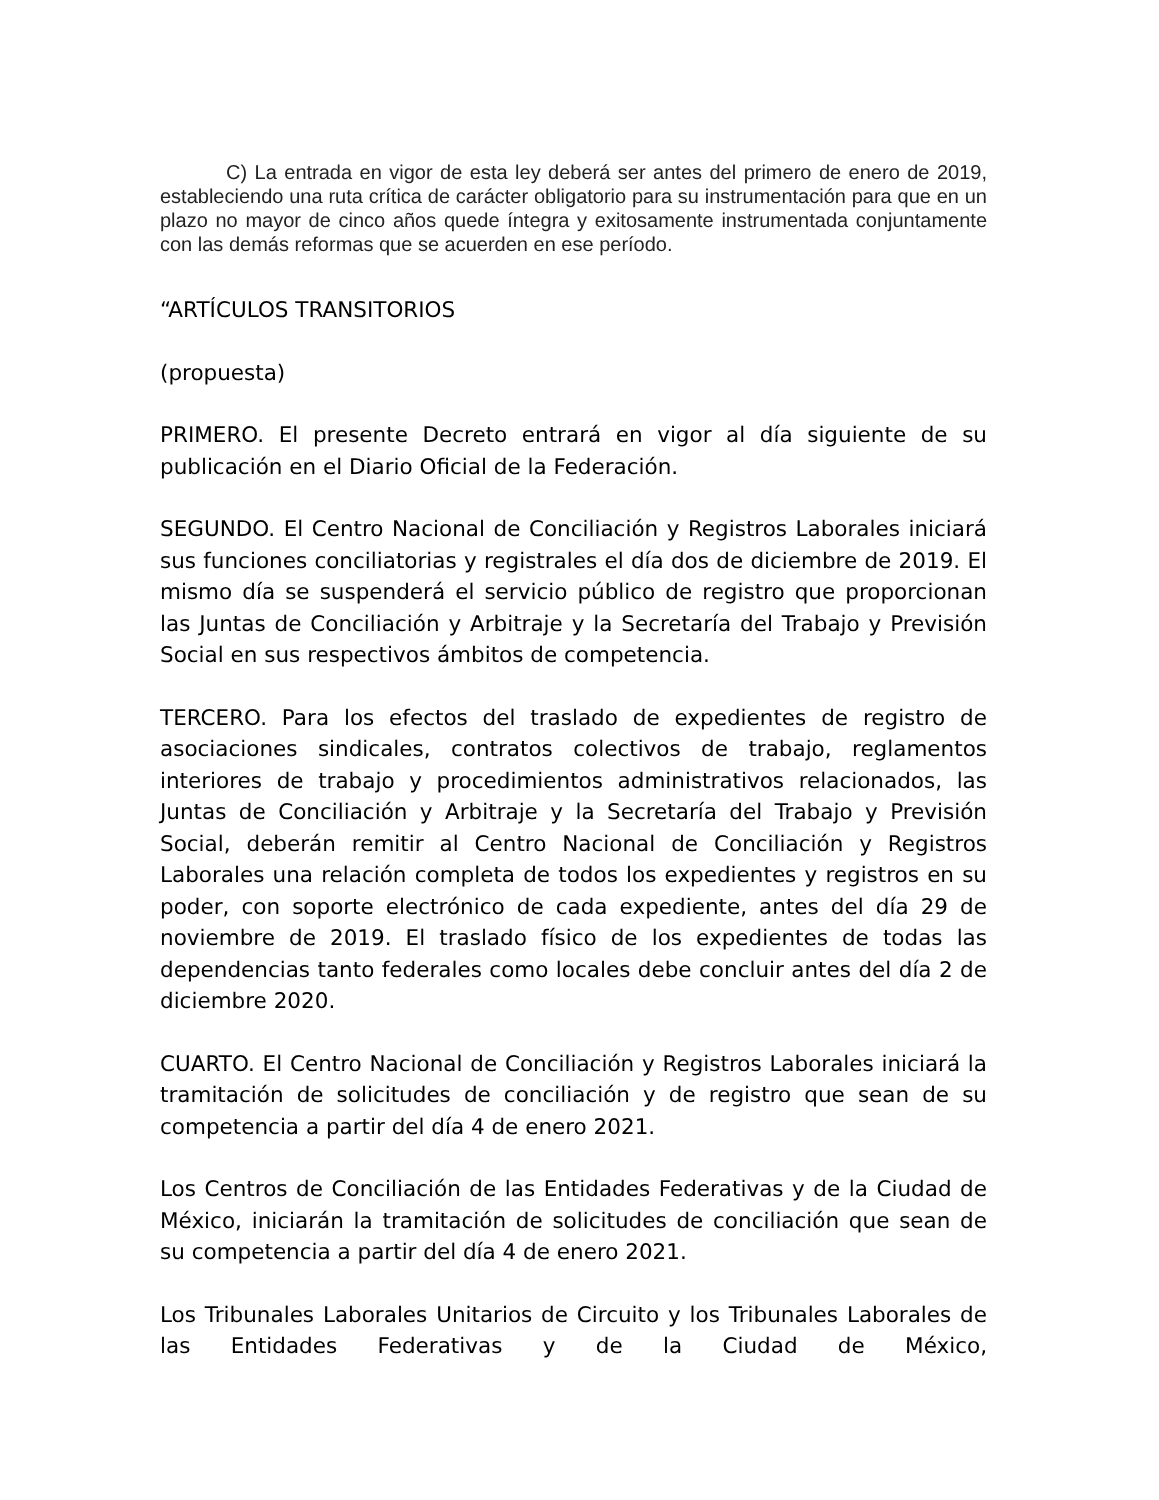C) La entrada en vigor de esta ley deberá ser antes del primero de enero de 2019, estableciendo una ruta crítica de carácter obligatorio para su instrumentación para que en un plazo no mayor de cinco años quede íntegra y exitosamente instrumentada conjuntamente con las demás reformas que se acuerden en ese período.
“ARTÍCULOS TRANSITORIOS
(propuesta)
PRIMERO. El presente Decreto entrará en vigor al día siguiente de su publicación en el Diario Oficial de la Federación.
SEGUNDO. El Centro Nacional de Conciliación y Registros Laborales iniciará sus funciones conciliatorias y registrales el día dos de diciembre de 2019. El mismo día se suspenderá el servicio público de registro que proporcionan las Juntas de Conciliación y Arbitraje y la Secretaría del Trabajo y Previsión Social en sus respectivos ámbitos de competencia.
TERCERO. Para los efectos del traslado de expedientes de registro de asociaciones sindicales, contratos colectivos de trabajo, reglamentos interiores de trabajo y procedimientos administrativos relacionados, las Juntas de Conciliación y Arbitraje y la Secretaría del Trabajo y Previsión Social, deberán remitir al Centro Nacional de Conciliación y Registros Laborales una relación completa de todos los expedientes y registros en su poder, con soporte electrónico de cada expediente, antes del día 29 de noviembre de 2019. El traslado físico de los expedientes de todas las dependencias tanto federales como locales debe concluir antes del día 2 de diciembre 2020.
CUARTO. El Centro Nacional de Conciliación y Registros Laborales iniciará la tramitación de solicitudes de conciliación y de registro que sean de su competencia a partir del día 4 de enero 2021.
Los Centros de Conciliación de las Entidades Federativas y de la Ciudad de México, iniciarán la tramitación de solicitudes de conciliación que sean de su competencia a partir del día 4 de enero 2021.
Los Tribunales Laborales Unitarios de Circuito y los Tribunales Laborales de las Entidades Federativas y de la Ciudad de México,